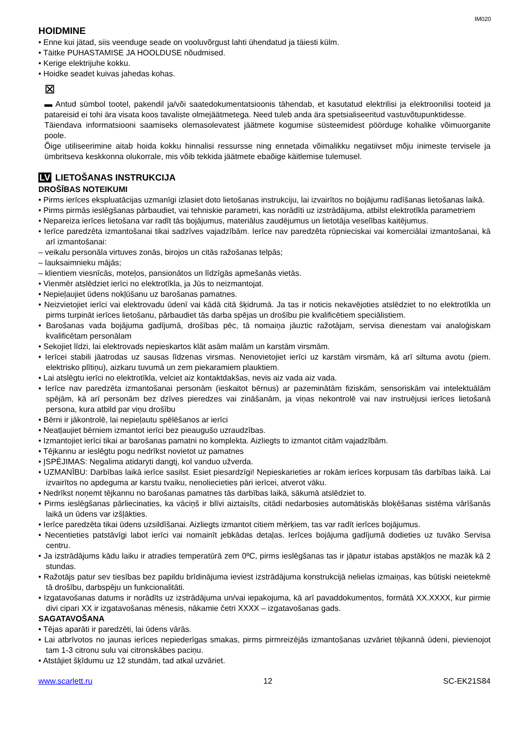IM020
HOIDMINE
• Enne kui jätad, siis veenduge seade on vooluvõrgust lahti ühendatud ja täiesti külm.
• Täitke PUHASTAMISE JA HOOLDUSE nõudmised.
• Kerige elektrijuhe kokku.
• Hoidke seadet kuivas jahedas kohas.
⊠
▬ Antud sümbol tootel, pakendil ja/või saatedokumentatsioonis tähendab, et kasutatud elektrilisi ja elektroonilisi tooteid ja patareisid ei tohi ära visata koos tavaliste olmejäätmetega. Need tuleb anda ära spetsialiseeritud vastuvõtupunktidesse.
Täiendava informatsiooni saamiseks olemasolevatest jäätmete kogumise süsteemidest pöörduge kohalike võimuorganite poole.
Õige utiliseerimine aitab hoida kokku hinnalisi ressursse ning ennetada võimalikku negatiivset mõju inimeste tervisele ja ümbritseva keskkonna olukorrale, mis võib tekkida jäätmete ebaõige käitlemise tulemusel.
LV LIETOŠANAS INSTRUKCIJA
DROŠĪBAS NOTEIKUMI
• Pirms ierīces ekspluatācijas uzmanīgi izlasiet doto lietošanas instrukciju, lai izvairītos no bojājumu radīšanas lietošanas laikā.
• Pirms pirmās ieslēgšanas pārbaudiet, vai tehniskie parametri, kas norādīti uz izstrādājuma, atbilst elektrotīkla parametriem
• Nepareiza ierīces lietošana var radīt tās bojājumus, materiālus zaudējumus un lietotāja veselības kaitējumus.
• Ierīce paredzēta izmantošanai tikai sadzīves vajadzībām. Ierīce nav paredzēta rūpnieciskai vai komerciālai izmantošanai, kā arī izmantošanai:
– veikalu personāla virtuves zonās, birojos un citās ražošanas telpās;
– lauksaimnieku mājās;
– klientiem viesnīcās, moteļos, pansionātos un līdzīgās apmešanās vietās.
• Vienmēr atslēdziet ierīci no elektrotīkla, ja Jūs to neizmantojat.
• Nepieļaujiet ūdens nokļūšanu uz barošanas pamatnes.
• Neizvietojiet ierīci vai elektrovadu ūdenī vai kādā citā šķidrumā. Ja tas ir noticis nekavējoties atslēdziet to no elektrotīkla un pirms turpināt ierīces lietošanu, pārbaudiet tās darba spējas un drošību pie kvalificētiem speciālistiem.
• Barošanas vada bojājuma gadījumā, drošības pēc, tā nomaiņa jāuztic ražotājam, servisa dienestam vai analoģiskam kvalificētam personālam
• Sekojiet līdzi, lai elektrovads nepieskartos klāt asām malām un karstām virsmām.
• Ierīcei stabili jāatrodas uz sausas līdzenas virsmas. Nenovietojiet ierīci uz karstām virsmām, kā arī siltuma avotu (piem. elektrisko plītiņu), aizkaru tuvumā un zem piekaramiem plauktiem.
• Lai atslēgtu ierīci no elektrotīkla, velciet aiz kontaktdakšas, nevis aiz vada aiz vada.
• Ierīce nav paredzēta izmantošanai personām (ieskaitot bērnus) ar pazeminātām fiziskām, sensoriskām vai intelektuālām spējām, kā arī personām bez dzīves pieredzes vai zināšanām, ja viņas nekontrolē vai nav instruējusi ierīces lietošanā persona, kura atbild par viņu drošību
• Bērni ir jākontrolē, lai nepieļautu spēlēšanos ar ierīci
• Neatļaujiet bērniem izmantot ierīci bez pieaugušo uzraudzības.
• Izmantojiet ierīci tikai ar barošanas pamatni no komplekta. Aizliegts to izmantot citām vajadzībām.
• Tējkannu ar ieslēgtu pogu nedrīkst novietot uz pamatnes
• ĮSPĖJIMAS: Negalima atidaryti dangtį, kol vanduo užverda.
• UZMANĪBU: Darbības laikā ierīce sasilst. Esiet piesardzīgi! Nepieskarieties ar rokām ierīces korpusam tās darbības laikā. Lai izvairītos no apdeguma ar karstu tvaiku, nenoliecieties pāri ierīcei, atverot vāku.
• Nedrīkst noņemt tējkannu no barošanas pamatnes tās darbības laikā, sākumā atslēdziet to.
• Pirms ieslēgšanas pārliecinaties, ka vāciņš ir blīvi aiztaisīts, citādi nedarbosies automātiskās bloķēšanas sistēma vārīšanās laikā un ūdens var izšļākties.
• Ierīce paredzēta tikai ūdens uzsildīšanai. Aizliegts izmantot citiem mērķiem, tas var radīt ierīces bojājumus.
• Necentieties patstāvīgi labot ierīci vai nomainīt jebkādas detaļas. Ierīces bojājuma gadījumā dodieties uz tuvāko Servisa centru.
• Ja izstrādājums kādu laiku ir atradies temperatūrā zem 0ºC, pirms ieslēgšanas tas ir jāpatur istabas apstākļos ne mazāk kā 2 stundas.
• Ražotājs patur sev tiesības bez papildu brīdinājuma ieviest izstrādājuma konstrukcijā nelielas izmaiņas, kas būtiski neietekmē tā drošību, darbspēju un funkcionalitāti.
• Izgatavošanas datums ir norādīts uz izstrādājuma un/vai iepakojuma, kā arī pavaddokumentos, formātā XX.XXXX, kur pirmie divi cipari XX ir izgatavošanas mēnesis, nākamie četri XXXX – izgatavošanas gads.
SAGATAVOŠANA
• Tējas aparāti ir paredzēti, lai ūdens vārās.
• Lai atbrīvotos no jaunas ierīces nepiederīgas smakas, pirms pirmreizējās izmantošanas uzvāriet tējkannā ūdeni, pievienojot tam 1-3 citronu sulu vai citronskābes paciņu.
• Atstājiet šķīdumu uz 12 stundām, tad atkal uzvāriet.
www.scarlett.ru 12 SC-EK21S84